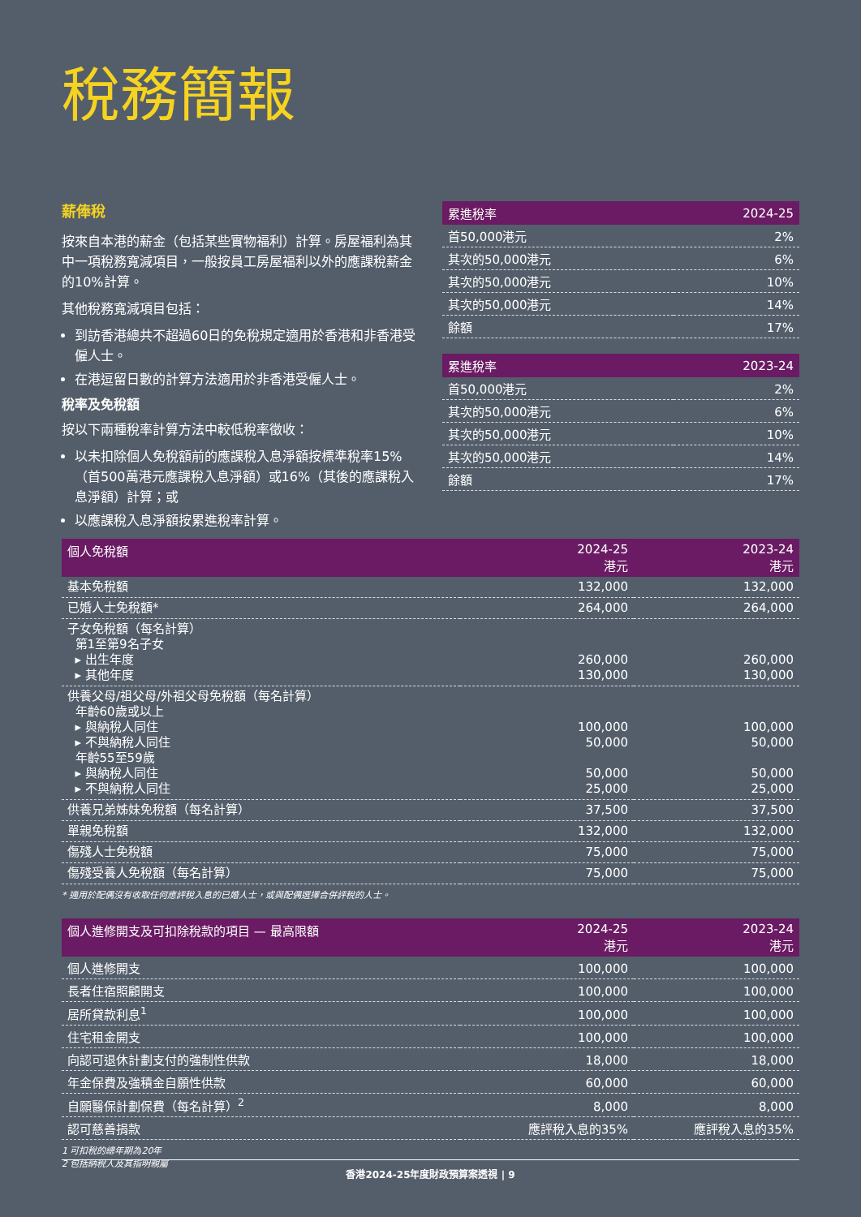稅務簡報
薪俸稅
按來自本港的薪金（包括某些實物福利）計算。房屋福利為其中一項稅務寬減項目，一般按員工房屋福利以外的應課稅薪金的10%計算。
其他稅務寬減項目包括：
到訪香港總共不超過60日的免稅規定適用於香港和非香港受僱人士。
在港逗留日數的計算方法適用於非香港受僱人士。
稅率及免稅額
按以下兩種稅率計算方法中較低稅率徵收：
以未扣除個人免稅額前的應課稅入息淨額按標準稅率15%（首500萬港元應課稅入息淨額）或16%（其後的應課稅入息淨額）計算；或
以應課稅入息淨額按累進稅率計算。
| 累進稅率 | 2024-25 |
| --- | --- |
| 首50,000港元 | 2% |
| 其次的50,000港元 | 6% |
| 其次的50,000港元 | 10% |
| 其次的50,000港元 | 14% |
| 餘額 | 17% |
| 累進稅率 | 2023-24 |
| --- | --- |
| 首50,000港元 | 2% |
| 其次的50,000港元 | 6% |
| 其次的50,000港元 | 10% |
| 其次的50,000港元 | 14% |
| 餘額 | 17% |
| 個人免稅額 | 2024-25 港元 | 2023-24 港元 |
| --- | --- | --- |
| 基本免稅額 | 132,000 | 132,000 |
| 已婚人士免稅額* | 264,000 | 264,000 |
| 子女免稅額（每名計算） 第1至第9名子女 ▸ 出生年度 ▸ 其他年度 | 260,000 130,000 | 260,000 130,000 |
| 供養父母/祖父母/外祖父母免稅額（每名計算） 年齡60歲或以上 ▸ 與納稅人同住 ▸ 不與納稅人同住 年齡55至59歲 ▸ 與納稅人同住 ▸ 不與納稅人同住 | 100,000 50,000 50,000 25,000 | 100,000 50,000 50,000 25,000 |
| 供養兄弟姊妹免稅額（每名計算） | 37,500 | 37,500 |
| 單親免稅額 | 132,000 | 132,000 |
| 傷殘人士免稅額 | 75,000 | 75,000 |
| 傷殘受養人免稅額（每名計算） | 75,000 | 75,000 |
* 適用於配偶沒有收取任何應評稅入息的已婚人士，或與配偶選擇合併評稅的人士。
| 個人進修開支及可扣除稅款的項目 — 最高限額 | 2024-25 港元 | 2023-24 港元 |
| --- | --- | --- |
| 個人進修開支 | 100,000 | 100,000 |
| 長者住宿照顧開支 | 100,000 | 100,000 |
| 居所貸款利息<sup>1</sup> | 100,000 | 100,000 |
| 住宅租金開支 | 100,000 | 100,000 |
| 向認可退休計劃支付的強制性供款 | 18,000 | 18,000 |
| 年金保費及強積金自願性供款 | 60,000 | 60,000 |
| 自願醫保計劃保費（每名計算）<sup>2</sup> | 8,000 | 8,000 |
| 認可慈善捐款 | 應評稅入息的35% | 應評稅入息的35% |
1 可扣稅的總年期為20年
2 包括納稅人及其指明親屬
香港2024-25年度財政預算案透視 | 9